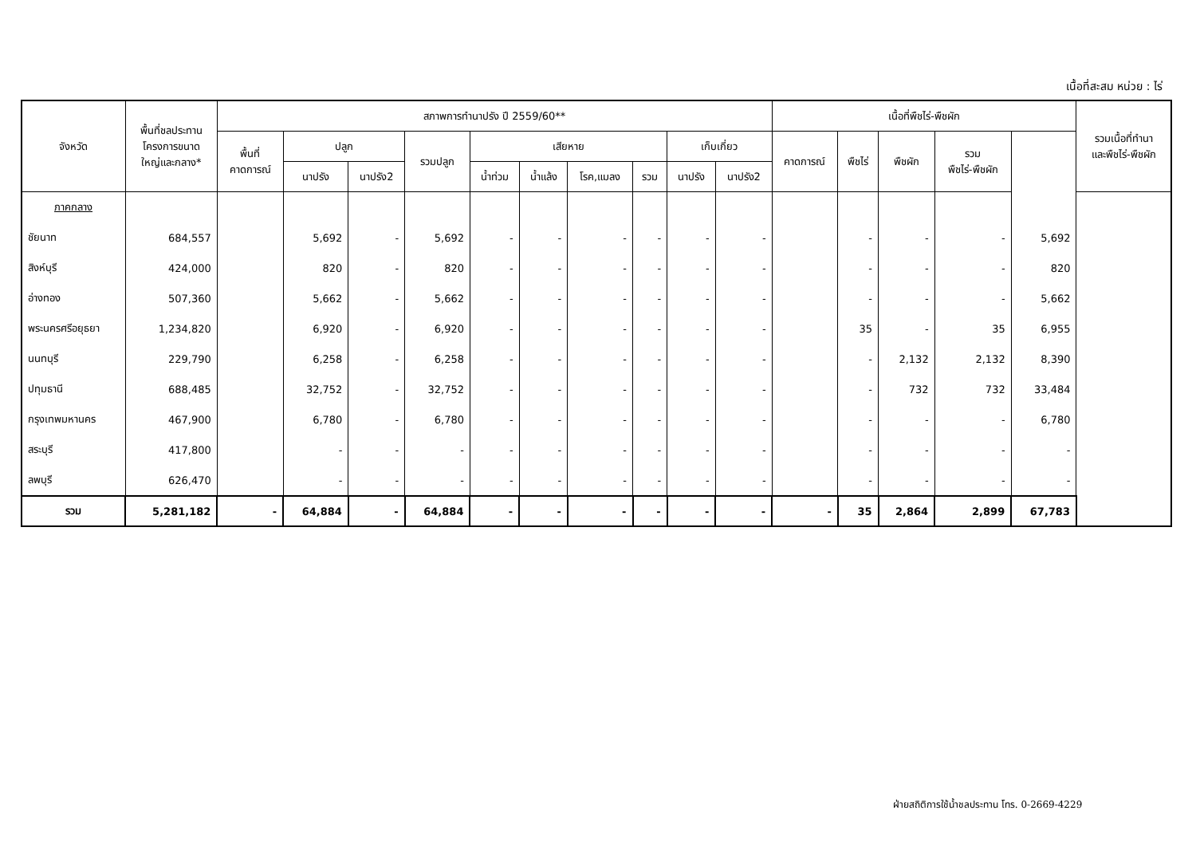เนื้อที่สะสม หน่วย : ไร่
| จังหวัด | พื้นที่ชลประทาน โครงการขนาด ใหญ่และกลาง* | สภาพการทำนาปรัง ปี 2559/60** | | | | | | | | | | เนื้อที่พืชไร่-พืชผัก | | | | | รวมเนื้อที่ทำนา และพืชไร่-พืชผัก |
| --- | --- | --- | --- | --- | --- | --- | --- | --- | --- | --- | --- | --- | --- | --- | --- | --- | --- |
| | | พื้นที่ คาดการณ์ | ปลูก | | รวมปลูก | เสียหาย | | | | เก็บเกี่ยว | | คาดการณ์ | พืชไร่ | พืชผัก | รวม พืชไร่-พืชผัก | | |
| | | | นาปรัง | นาปรัง2 | | น้ำท่วม | น้ำแล้ง | โรค,แมลง | รวม | นาปรัง | นาปรัง2 | | | | | | |
| ภาคกลาง | | | | | | | | | | | | | | | | | |
| ชัยนาท | 684,557 | | 5,692 | - | 5,692 | - | - | - | - | - | - | | - | - | - | 5,692 | |
| สิงห์บุรี | 424,000 | | 820 | - | 820 | - | - | - | - | - | - | | - | - | - | 820 | |
| อ่างทอง | 507,360 | | 5,662 | - | 5,662 | - | - | - | - | - | - | | - | - | - | 5,662 | |
| พระนครศรีอยุธยา | 1,234,820 | | 6,920 | - | 6,920 | - | - | - | - | - | - | | 35 | - | 35 | 6,955 | |
| นนทบุรี | 229,790 | | 6,258 | - | 6,258 | - | - | - | - | - | - | | - | 2,132 | 2,132 | 8,390 | |
| ปทุมธานี | 688,485 | | 32,752 | - | 32,752 | - | - | - | - | - | - | | - | 732 | 732 | 33,484 | |
| กรุงเทพมหานคร | 467,900 | | 6,780 | - | 6,780 | - | - | - | - | - | - | | - | - | - | 6,780 | |
| สระบุรี | 417,800 | | - | - | - | - | - | - | - | - | - | | - | - | - | - | |
| ลพบุรี | 626,470 | | - | - | - | - | - | - | - | - | - | | - | - | - | - | |
| รวม | 5,281,182 | - | 64,884 | - | 64,884 | - | - | - | - | - | - | - | 35 | 2,864 | 2,899 | 67,783 | |
ฝ่ายสถิติการใช้น้ำชลประทาน โทร. 0-2669-4229